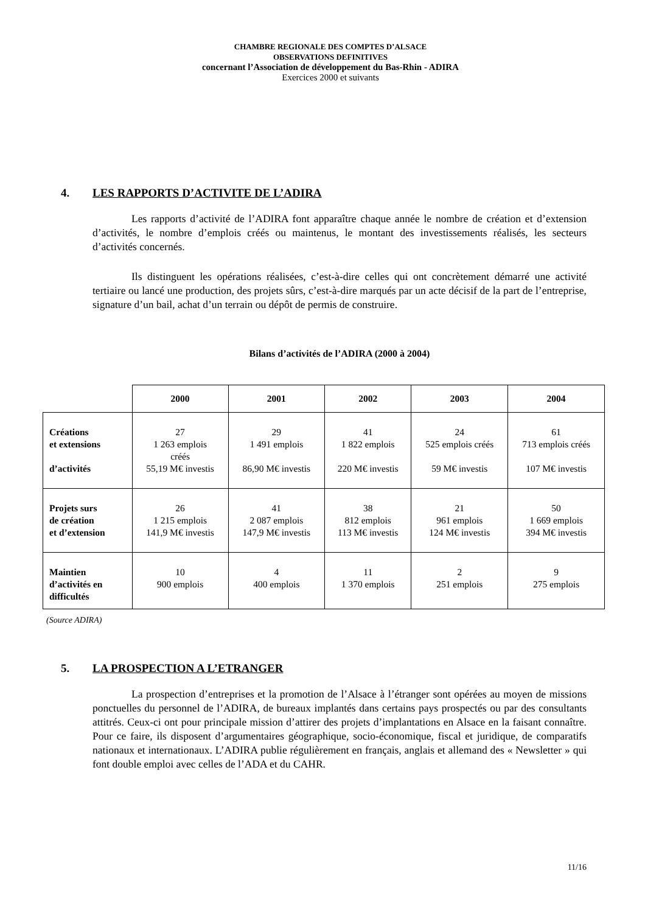CHAMBRE REGIONALE DES COMPTES D’ALSACE
OBSERVATIONS DEFINITIVES
concernant l’Association de développement du Bas-Rhin - ADIRA
Exercices 2000 et suivants
4. LES RAPPORTS D’ACTIVITE DE L’ADIRA
Les rapports d’activité de l’ADIRA font apparaître chaque année le nombre de création et d’extension d’activités, le nombre d’emplois créés ou maintenus, le montant des investissements réalisés, les secteurs d’activités concernés.
Ils distinguent les opérations réalisées, c’est-à-dire celles qui ont concrètement démarré une activité tertiaire ou lancé une production, des projets sûrs, c’est-à-dire marqués par un acte décisif de la part de l’entreprise, signature d’un bail, achat d’un terrain ou dépôt de permis de construire.
Bilans d’activités de l’ADIRA (2000 à 2004)
| | 2000 | 2001 | 2002 | 2003 | 2004 |
| --- | --- | --- | --- | --- | --- |
| Créations et extensions d’activités | 27 1 263 emplois créés 55,19 M€ investis | 29 1 491 emplois 86,90 M€ investis | 41 1 822 emplois 220 M€ investis | 24 525 emplois créés 59 M€ investis | 61 713 emplois créés 107 M€ investis |
| Projets surs de création et d’extension | 26 1 215 emplois 141,9 M€ investis | 41 2 087 emplois 147,9 M€ investis | 38 812 emplois 113 M€ investis | 21 961 emplois 124 M€ investis | 50 1 669 emplois 394 M€ investis |
| Maintien d’activités en difficultés | 10 900 emplois | 4 400 emplois | 11 1 370 emplois | 2 251 emplois | 9 275 emplois |
(Source ADIRA)
5. LA PROSPECTION A L’ETRANGER
La prospection d’entreprises et la promotion de l’Alsace à l’étranger sont opérées au moyen de missions ponctuelles du personnel de l’ADIRA, de bureaux implantés dans certains pays prospectés ou par des consultants attitrés. Ceux-ci ont pour principale mission d’attirer des projets d’implantations en Alsace en la faisant connaître. Pour ce faire, ils disposent d’argumentaires géographique, socio-économique, fiscal et juridique, de comparatifs nationaux et internationaux. L’ADIRA publie régulièrement en français, anglais et allemand des « Newsletter » qui font double emploi avec celles de l’ADA et du CAHR.
11/16